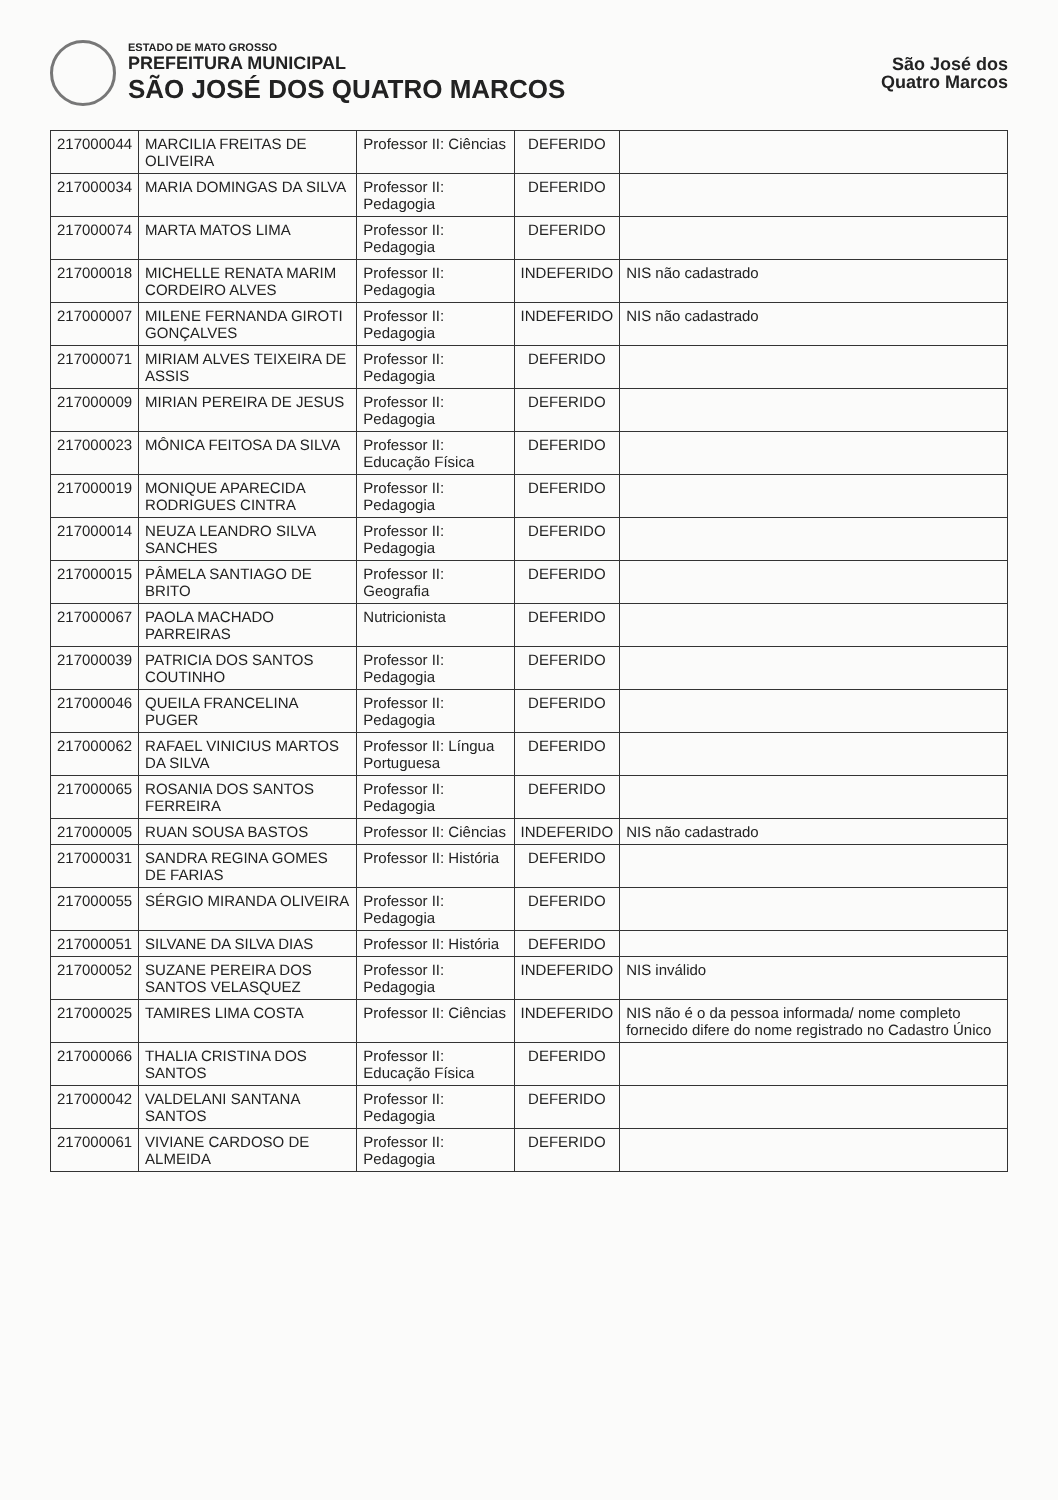ESTADO DE MATO GROSSO
PREFEITURA MUNICIPAL
SÃO JOSÉ DOS QUATRO MARCOS
São José dos
Quatro Marcos
| 217000044 | MARCILIA FREITAS DE OLIVEIRA | Professor II: Ciências | DEFERIDO | |
| 217000034 | MARIA DOMINGAS DA SILVA | Professor II: Pedagogia | DEFERIDO | |
| 217000074 | MARTA MATOS LIMA | Professor II: Pedagogia | DEFERIDO | |
| 217000018 | MICHELLE RENATA MARIM CORDEIRO ALVES | Professor II: Pedagogia | INDEFERIDO | NIS não cadastrado |
| 217000007 | MILENE FERNANDA GIROTI GONÇALVES | Professor II: Pedagogia | INDEFERIDO | NIS não cadastrado |
| 217000071 | MIRIAM ALVES TEIXEIRA DE ASSIS | Professor II: Pedagogia | DEFERIDO | |
| 217000009 | MIRIAN PEREIRA DE JESUS | Professor II: Pedagogia | DEFERIDO | |
| 217000023 | MÔNICA FEITOSA DA SILVA | Professor II: Educação Física | DEFERIDO | |
| 217000019 | MONIQUE APARECIDA RODRIGUES CINTRA | Professor II: Pedagogia | DEFERIDO | |
| 217000014 | NEUZA LEANDRO SILVA SANCHES | Professor II: Pedagogia | DEFERIDO | |
| 217000015 | PÂMELA SANTIAGO DE BRITO | Professor II: Geografia | DEFERIDO | |
| 217000067 | PAOLA MACHADO PARREIRAS | Nutricionista | DEFERIDO | |
| 217000039 | PATRICIA DOS SANTOS COUTINHO | Professor II: Pedagogia | DEFERIDO | |
| 217000046 | QUEILA FRANCELINA PUGER | Professor II: Pedagogia | DEFERIDO | |
| 217000062 | RAFAEL VINICIUS MARTOS DA SILVA | Professor II: Língua Portuguesa | DEFERIDO | |
| 217000065 | ROSANIA DOS SANTOS FERREIRA | Professor II: Pedagogia | DEFERIDO | |
| 217000005 | RUAN SOUSA BASTOS | Professor II: Ciências | INDEFERIDO | NIS não cadastrado |
| 217000031 | SANDRA REGINA GOMES DE FARIAS | Professor II: História | DEFERIDO | |
| 217000055 | SÉRGIO MIRANDA OLIVEIRA | Professor II: Pedagogia | DEFERIDO | |
| 217000051 | SILVANE DA SILVA DIAS | Professor II: História | DEFERIDO | |
| 217000052 | SUZANE PEREIRA DOS SANTOS VELASQUEZ | Professor II: Pedagogia | INDEFERIDO | NIS inválido |
| 217000025 | TAMIRES LIMA COSTA | Professor II: Ciências | INDEFERIDO | NIS não é o da pessoa informada/ nome completo fornecido difere do nome registrado no Cadastro Único |
| 217000066 | THALIA CRISTINA DOS SANTOS | Professor II: Educação Física | DEFERIDO | |
| 217000042 | VALDELANI SANTANA SANTOS | Professor II: Pedagogia | DEFERIDO | |
| 217000061 | VIVIANE CARDOSO DE ALMEIDA | Professor II: Pedagogia | DEFERIDO | |